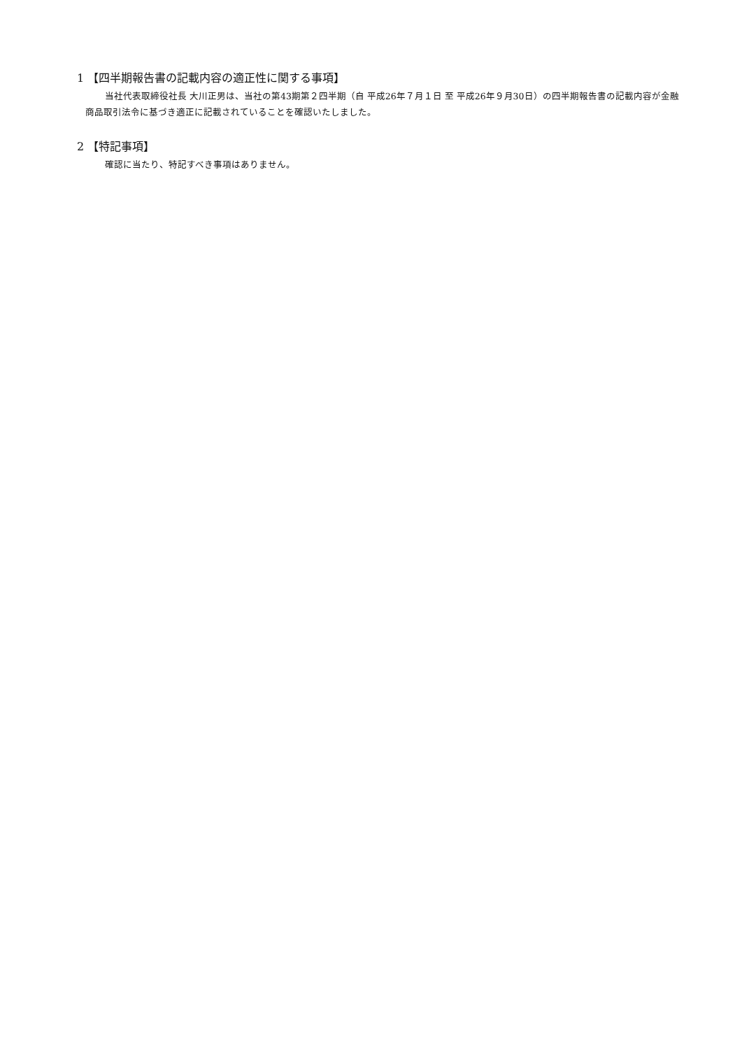1 【四半期報告書の記載内容の適正性に関する事項】
当社代表取締役社長 大川正男は、当社の第43期第２四半期（自 平成26年７月１日 至 平成26年９月30日）の四半期報告書の記載内容が金融商品取引法令に基づき適正に記載されていることを確認いたしました。
2 【特記事項】
確認に当たり、特記すべき事項はありません。